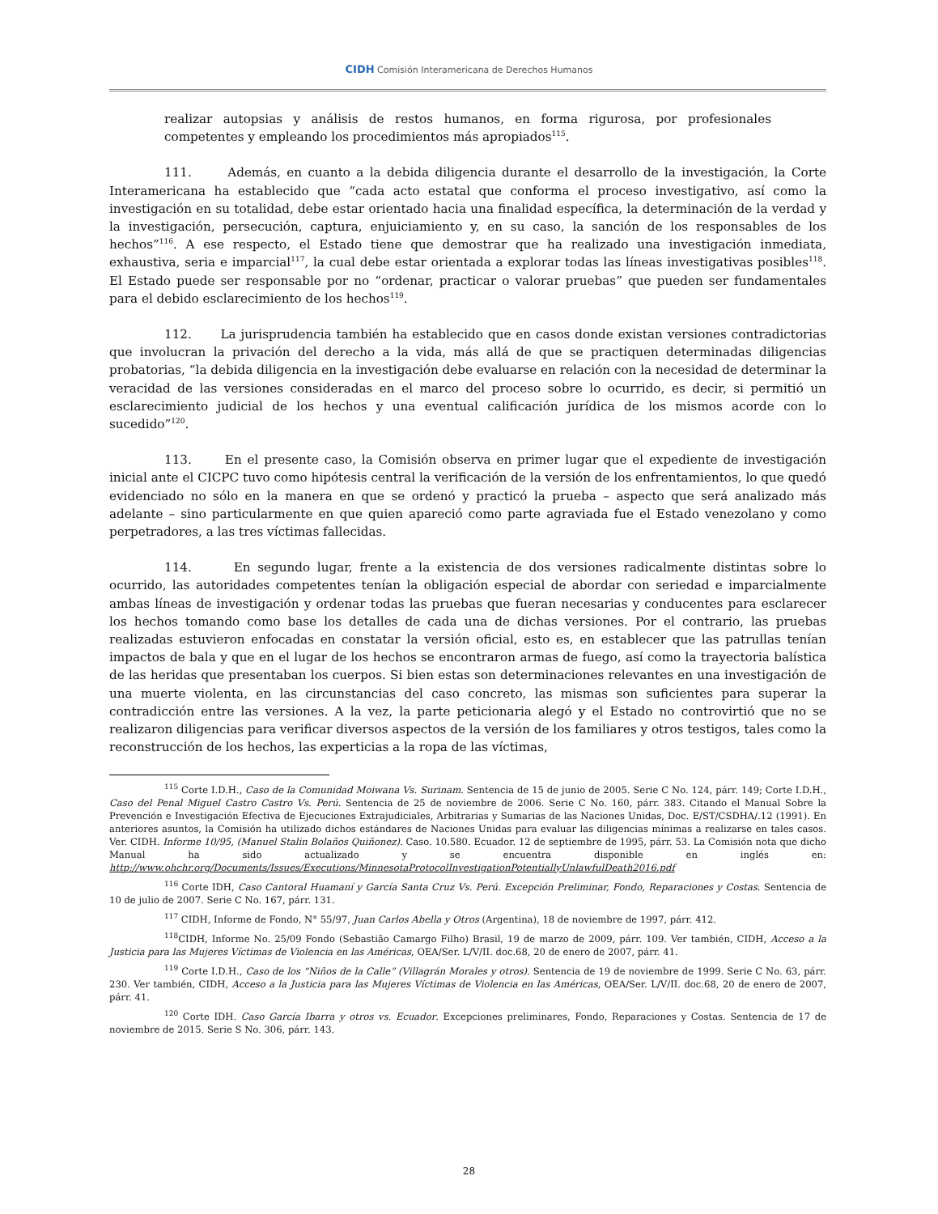CIDH Comisión Interamericana de Derechos Humanos
realizar autopsias y análisis de restos humanos, en forma rigurosa, por profesionales competentes y empleando los procedimientos más apropiados<sup>115</sup>.
111. Además, en cuanto a la debida diligencia durante el desarrollo de la investigación, la Corte Interamericana ha establecido que “cada acto estatal que conforma el proceso investigativo, así como la investigación en su totalidad, debe estar orientado hacia una finalidad específica, la determinación de la verdad y la investigación, persecución, captura, enjuiciamiento y, en su caso, la sanción de los responsables de los hechos”<sup>116</sup>. A ese respecto, el Estado tiene que demostrar que ha realizado una investigación inmediata, exhaustiva, seria e imparcial<sup>117</sup>, la cual debe estar orientada a explorar todas las líneas investigativas posibles<sup>118</sup>. El Estado puede ser responsable por no “ordenar, practicar o valorar pruebas” que pueden ser fundamentales para el debido esclarecimiento de los hechos<sup>119</sup>.
112. La jurisprudencia también ha establecido que en casos donde existan versiones contradictorias que involucran la privación del derecho a la vida, más allá de que se practiquen determinadas diligencias probatorias, “la debida diligencia en la investigación debe evaluarse en relación con la necesidad de determinar la veracidad de las versiones consideradas en el marco del proceso sobre lo ocurrido, es decir, si permitió un esclarecimiento judicial de los hechos y una eventual calificación jurídica de los mismos acorde con lo sucedido”<sup>120</sup>.
113. En el presente caso, la Comisión observa en primer lugar que el expediente de investigación inicial ante el CICPC tuvo como hipótesis central la verificación de la versión de los enfrentamientos, lo que quedó evidenciado no sólo en la manera en que se ordenó y practicó la prueba – aspecto que será analizado más adelante – sino particularmente en que quien apareció como parte agraviada fue el Estado venezolano y como perpetradores, a las tres víctimas fallecidas.
114. En segundo lugar, frente a la existencia de dos versiones radicalmente distintas sobre lo ocurrido, las autoridades competentes tenían la obligación especial de abordar con seriedad e imparcialmente ambas líneas de investigación y ordenar todas las pruebas que fueran necesarias y conducentes para esclarecer los hechos tomando como base los detalles de cada una de dichas versiones. Por el contrario, las pruebas realizadas estuvieron enfocadas en constatar la versión oficial, esto es, en establecer que las patrullas tenían impactos de bala y que en el lugar de los hechos se encontraron armas de fuego, así como la trayectoria balística de las heridas que presentaban los cuerpos. Si bien estas son determinaciones relevantes en una investigación de una muerte violenta, en las circunstancias del caso concreto, las mismas son suficientes para superar la contradicción entre las versiones. A la vez, la parte peticionaria alegó y el Estado no controvirtió que no se realizaron diligencias para verificar diversos aspectos de la versión de los familiares y otros testigos, tales como la reconstrucción de los hechos, las experticias a la ropa de las víctimas,
<sup>115</sup> Corte I.D.H., Caso de la Comunidad Moiwana Vs. Surinam. Sentencia de 15 de junio de 2005. Serie C No. 124, párr. 149; Corte I.D.H., Caso del Penal Miguel Castro Castro Vs. Perú. Sentencia de 25 de noviembre de 2006. Serie C No. 160, párr. 383. Citando el Manual Sobre la Prevención e Investigación Efectiva de Ejecuciones Extrajudiciales, Arbitrarias y Sumarias de las Naciones Unidas, Doc. E/ST/CSDHA/.12 (1991). En anteriores asuntos, la Comisión ha utilizado dichos estándares de Naciones Unidas para evaluar las diligencias mínimas a realizarse en tales casos. Ver. CIDH. Informe 10/95, (Manuel Stalin Bolaños Quiñonez). Caso. 10.580. Ecuador. 12 de septiembre de 1995, párr. 53. La Comisión nota que dicho Manual ha sido actualizado y se encuentra disponible en inglés en: http://www.ohchr.org/Documents/Issues/Executions/MinnesotaProtocolInvestigationPotentiallyUnlawfulDeath2016.pdf
<sup>116</sup> Corte IDH, Caso Cantoral Huamaní y García Santa Cruz Vs. Perú. Excepción Preliminar, Fondo, Reparaciones y Costas. Sentencia de 10 de julio de 2007. Serie C No. 167, párr. 131.
<sup>117</sup> CIDH, Informe de Fondo, N° 55/97, Juan Carlos Abella y Otros (Argentina), 18 de noviembre de 1997, párr. 412.
<sup>118</sup>CIDH, Informe No. 25/09 Fondo (Sebastião Camargo Filho) Brasil, 19 de marzo de 2009, párr. 109. Ver también, CIDH, Acceso a la Justicia para las Mujeres Víctimas de Violencia en las Américas, OEA/Ser. L/V/II. doc.68, 20 de enero de 2007, párr. 41.
<sup>119</sup> Corte I.D.H., Caso de los “Niños de la Calle” (Villagrán Morales y otros). Sentencia de 19 de noviembre de 1999. Serie C No. 63, párr. 230. Ver también, CIDH, Acceso a la Justicia para las Mujeres Víctimas de Violencia en las Américas, OEA/Ser. L/V/II. doc.68, 20 de enero de 2007, párr. 41.
<sup>120</sup> Corte IDH. Caso García Ibarra y otros vs. Ecuador. Excepciones preliminares, Fondo, Reparaciones y Costas. Sentencia de 17 de noviembre de 2015. Serie S No. 306, párr. 143.
28